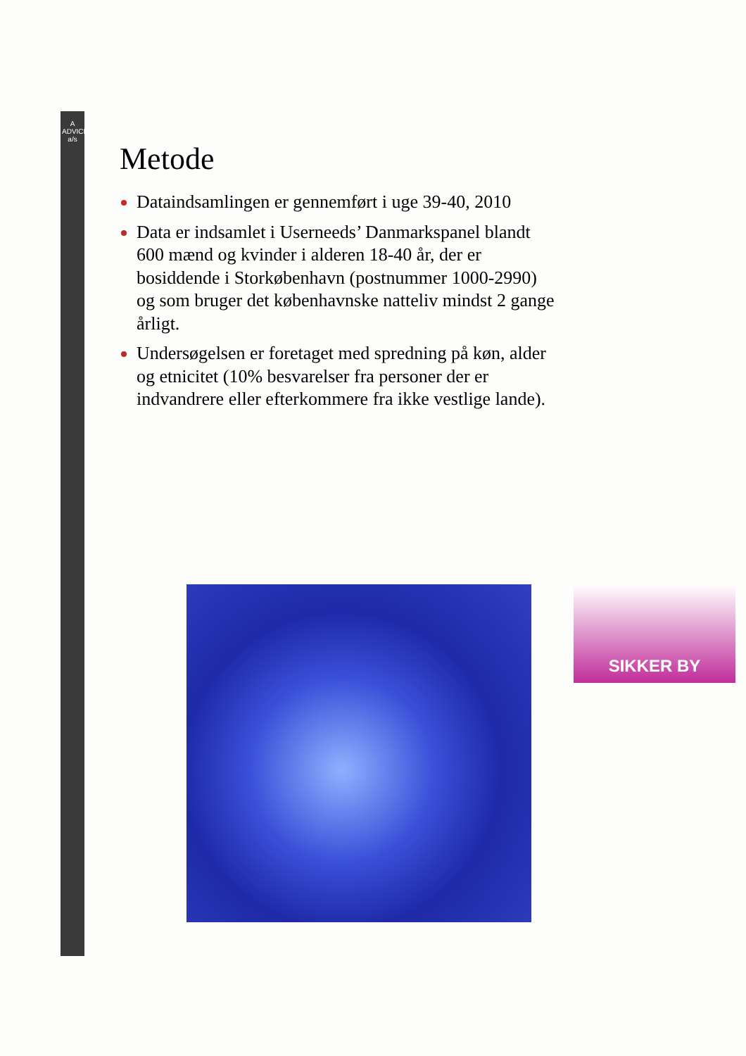A ADVICE a/s
Metode
Dataindsamlingen er gennemført i uge 39-40, 2010
Data er indsamlet i Userneeds’ Danmarkspanel blandt 600 mænd og kvinder i alderen 18-40 år, der er bosiddende i Storkøbenhavn (postnummer 1000-2990) og som bruger det københavnske natteliv mindst 2 gange årligt.
Undersøgelsen er foretaget med spredning på køn, alder og etnicitet (10% besvarelser fra personer der er indvandrere eller efterkommere fra ikke vestlige lande).
SIKKER BY